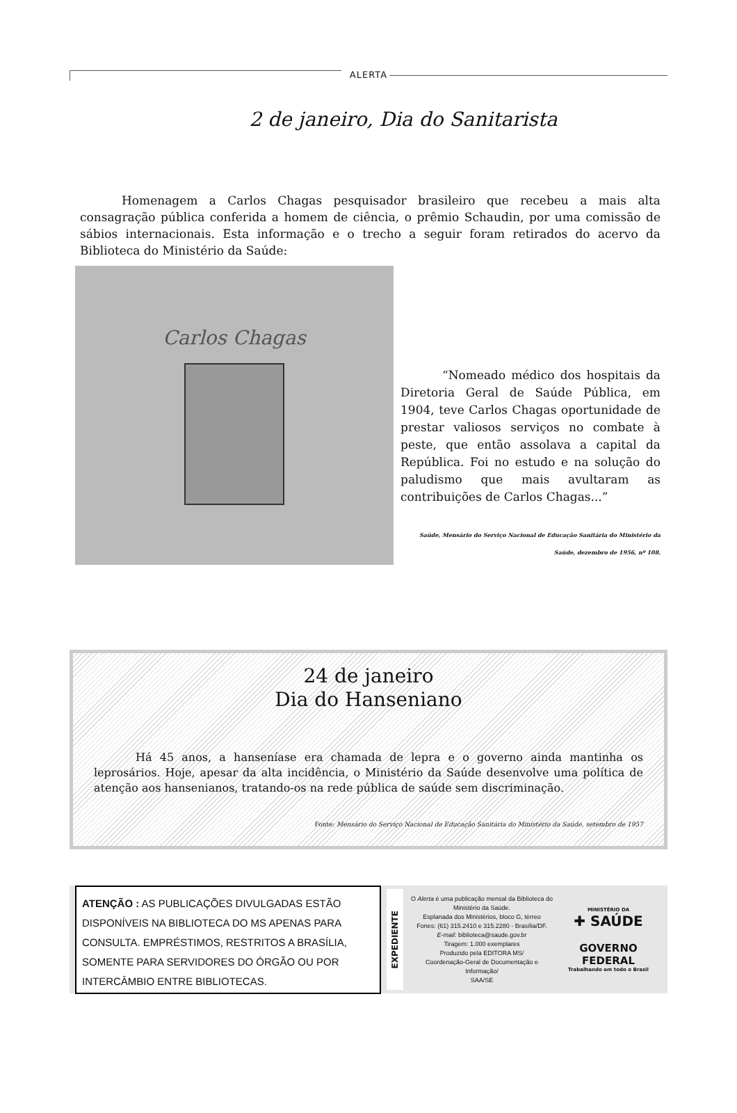ALERTA
2 de janeiro, Dia do Sanitarista
Homenagem a Carlos Chagas pesquisador brasileiro que recebeu a mais alta consagração pública conferida a homem de ciência, o prêmio Schaudin, por uma comissão de sábios internacionais. Esta informação e o trecho a seguir foram retirados do acervo da Biblioteca do Ministério da Saúde:
Carlos Chagas
“Nomeado médico dos hospitais da Diretoria Geral de Saúde Pública, em 1904, teve Carlos Chagas oportunidade de prestar valiosos serviços no combate à peste, que então assolava a capital da República. Foi no estudo e na solução do paludismo que mais avultaram as contribuições de Carlos Chagas...”
Saúde, Mensário do Serviço Nacional de Educação Sanitária do Ministério da Saúde, dezembro de 1956, nº 108.
24 de janeiro
Dia do Hanseniano
Há 45 anos, a hanseníase era chamada de lepra e o governo ainda mantinha os leprosários. Hoje, apesar da alta incidência, o Ministério da Saúde desenvolve uma política de atenção aos hansenianos, tratando-os na rede pública de saúde sem discriminação.
Fonte: Mensário do Serviço Nacional de Educação Sanitária do Ministério da Saúde, setembro de 1957
ATENÇÃO : AS PUBLICAÇÕES DIVULGADAS ESTÃO DISPONÍVEIS NA BIBLIOTECA DO MS APENAS PARA CONSULTA. EMPRÉSTIMOS, RESTRITOS A BRASÍLIA, SOMENTE PARA SERVIDORES DO ÓRGÃO OU POR INTERCÂMBIO ENTRE BIBLIOTECAS.
EXPEDIENTE
O Alerta é uma publicação mensal da Biblioteca do Ministério da Saúde.
Esplanada dos Ministérios, bloco G, térreo
Fones: (61) 315.2410 e 315.2280 - Brasília/DF.
E-mail: biblioteca@saude.gov.br
Tiragem: 1.000 exemplares
Produzido pela EDITORA MS/
Coordenação-Geral de Documentação e Informação/
SAA/SE
MINISTÉRIO DA
✚ SAÚDE
GOVERNO
FEDERAL
Trabalhando em todo o Brasil